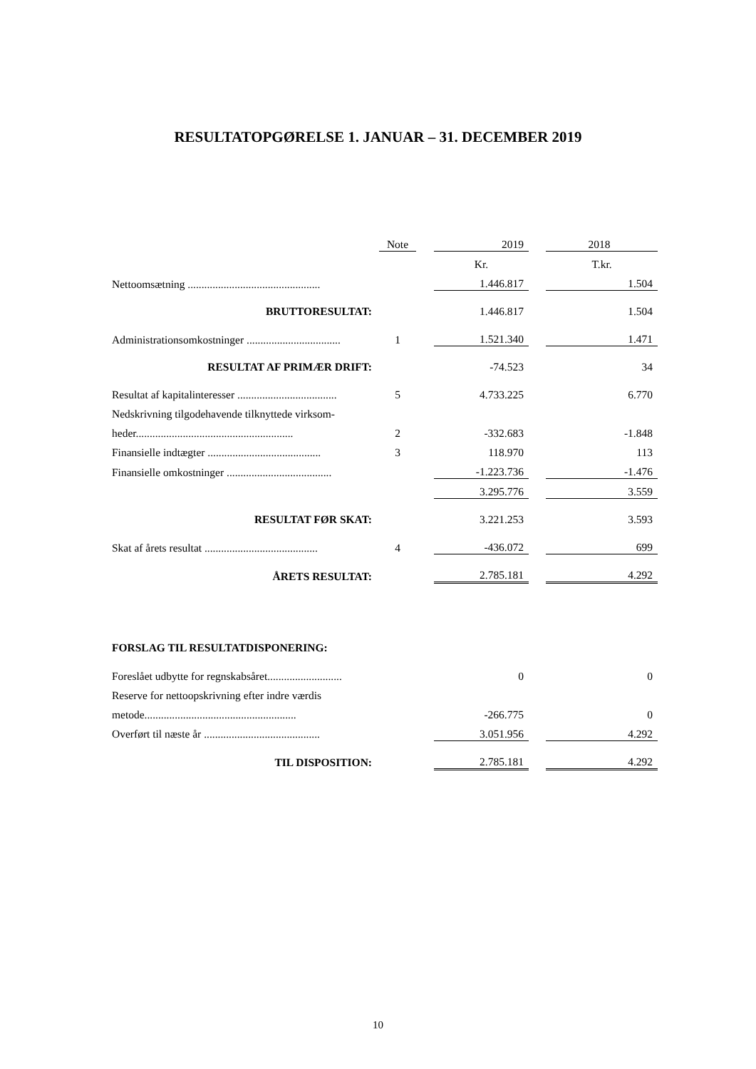RESULTATOPGØRELSE 1. JANUAR – 31. DECEMBER 2019
| | Note | | 2019 | | 2018 |
| | | | Kr. | | T.kr. |
| Nettoomsætning ................................................ | | | 1.446.817 | | 1.504 |
| BRUTTORESULTAT: | | | 1.446.817 | | 1.504 |
| Administrationsomkostninger .................................. | 1 | | 1.521.340 | | 1.471 |
| RESULTAT AF PRIMÆR DRIFT: | | | -74.523 | | 34 |
| Resultat af kapitalinteresser .................................... | 5 | | 4.733.225 | | 6.770 |
| Nedskrivning tilgodehavende tilknyttede virksom- | | | | | |
| heder......................................................... | 2 | | -332.683 | | -1.848 |
| Finansielle indtægter ......................................... | 3 | | 118.970 | | 113 |
| Finansielle omkostninger ...................................... | | | -1.223.736 | | -1.476 |
| | | | 3.295.776 | | 3.559 |
| RESULTAT FØR SKAT: | | | 3.221.253 | | 3.593 |
| Skat af årets resultat ......................................... | 4 | | -436.072 | | 699 |
| ÅRETS RESULTAT: | | | 2.785.181 | | 4.292 |
| FORSLAG TIL RESULTATDISPONERING: | | | | | |
| Foreslået udbytte for regnskabsåret........................... | | | 0 | | 0 |
| Reserve for nettoopskrivning efter indre værdis | | | | | |
| metode....................................................... | | | -266.775 | | 0 |
| Overført til næste år .......................................... | | | 3.051.956 | | 4.292 |
| TIL DISPOSITION: | | | 2.785.181 | | 4.292 |
10